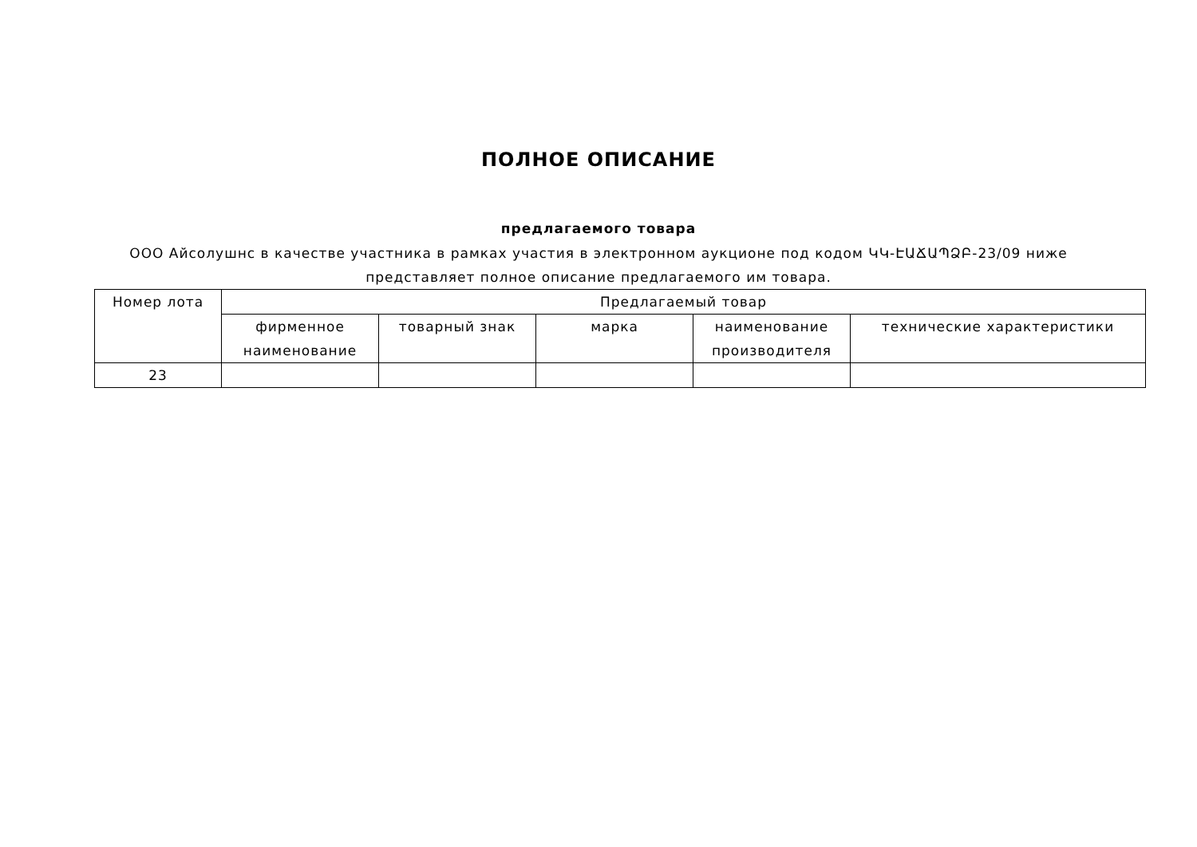ПОЛНОЕ ОПИСАНИЕ
предлагаемого товара
ООО Айсолушнс в качестве участника в рамках участия в электронном аукционе под кодом ԿԿ-ԷԱՃԱՊՁԲ-23/09 ниже представляет полное описание предлагаемого им товара.
| Номер лота | Предлагаемый товар | | | | |
| --- | --- | --- | --- | --- | --- |
| | фирменное наименование | товарный знак | марка | наименование производителя | технические характеристики |
| 23 | | | | | |